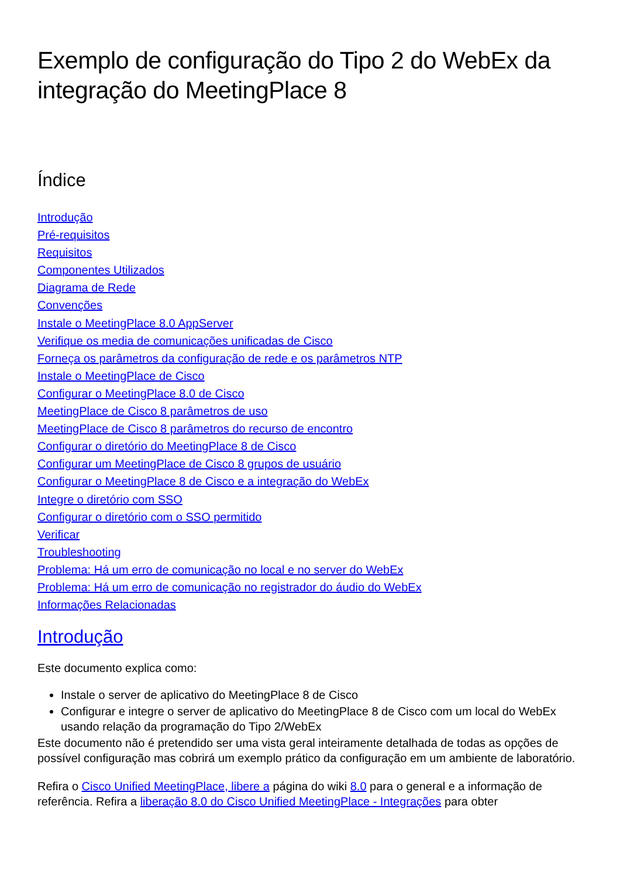Exemplo de configuração do Tipo 2 do WebEx da integração do MeetingPlace 8
Índice
Introdução
Pré-requisitos
Requisitos
Componentes Utilizados
Diagrama de Rede
Convenções
Instale o MeetingPlace 8.0 AppServer
Verifique os media de comunicações unificadas de Cisco
Forneça os parâmetros da configuração de rede e os parâmetros NTP
Instale o MeetingPlace de Cisco
Configurar o MeetingPlace 8.0 de Cisco
MeetingPlace de Cisco 8 parâmetros de uso
MeetingPlace de Cisco 8 parâmetros do recurso de encontro
Configurar o diretório do MeetingPlace 8 de Cisco
Configurar um MeetingPlace de Cisco 8 grupos de usuário
Configurar o MeetingPlace 8 de Cisco e a integração do WebEx
Integre o diretório com SSO
Configurar o diretório com o SSO permitido
Verificar
Troubleshooting
Problema: Há um erro de comunicação no local e no server do WebEx
Problema: Há um erro de comunicação no registrador do áudio do WebEx
Informações Relacionadas
Introdução
Este documento explica como:
Instale o server de aplicativo do MeetingPlace 8 de Cisco
Configurar e integre o server de aplicativo do MeetingPlace 8 de Cisco com um local do WebEx usando relação da programação do Tipo 2/WebEx
Este documento não é pretendido ser uma vista geral inteiramente detalhada de todas as opções de possível configuração mas cobrirá um exemplo prático da configuração em um ambiente de laboratório.
Refira o Cisco Unified MeetingPlace, libere a página do wiki 8.0 para o general e a informação de referência. Refira a liberação 8.0 do Cisco Unified MeetingPlace - Integrações para obter